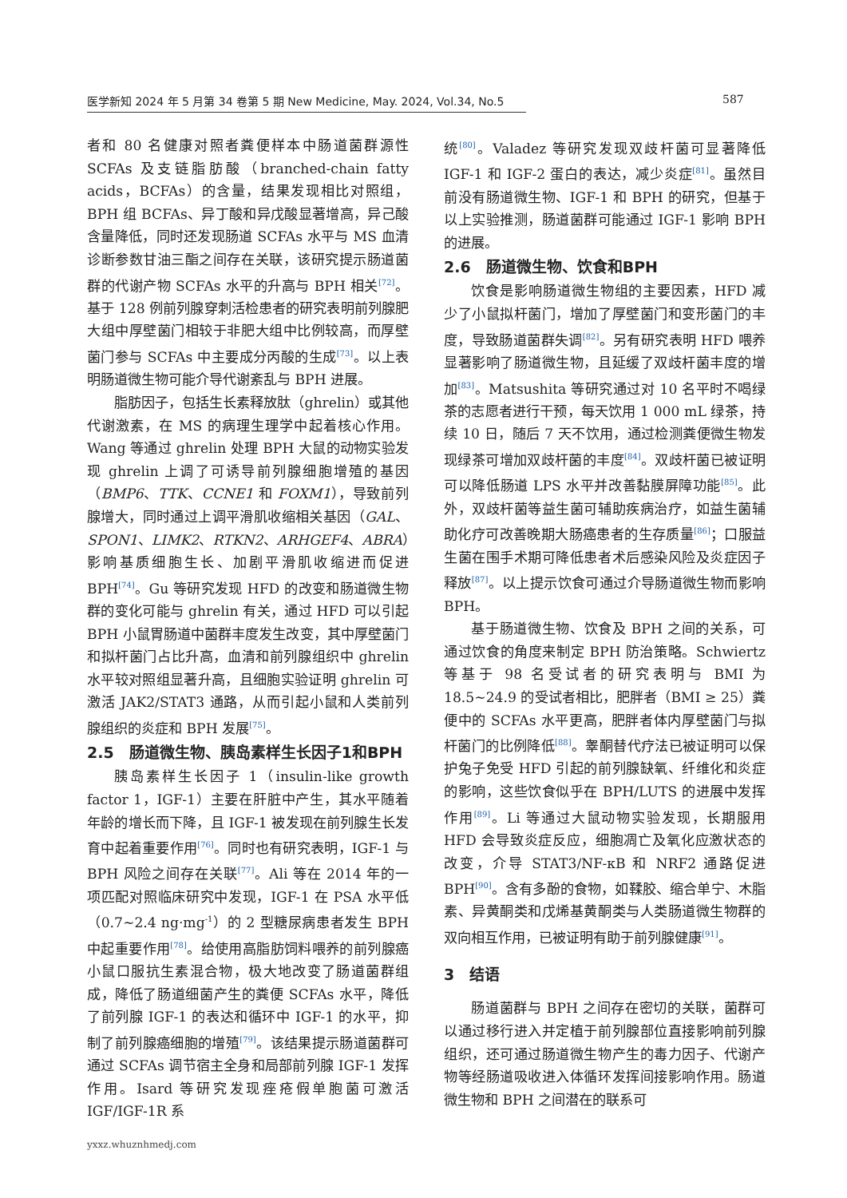医学新知 2024 年 5 月第 34 卷第 5 期 New Medicine, May. 2024, Vol.34, No.5
587
者和 80 名健康对照者粪便样本中肠道菌群源性 SCFAs 及支链脂肪酸（branched-chain fatty acids，BCFAs）的含量，结果发现相比对照组，BPH 组 BCFAs、异丁酸和异戊酸显著增高，异己酸含量降低，同时还发现肠道 SCFAs 水平与 MS 血清诊断参数甘油三酯之间存在关联，该研究提示肠道菌群的代谢产物 SCFAs 水平的升高与 BPH 相关<sup>[72]</sup>。基于 128 例前列腺穿刺活检患者的研究表明前列腺肥大组中厚壁菌门相较于非肥大组中比例较高，而厚壁菌门参与 SCFAs 中主要成分丙酸的生成<sup>[73]</sup>。以上表明肠道微生物可能介导代谢紊乱与 BPH 进展。
脂肪因子，包括生长素释放肽（ghrelin）或其他代谢激素，在 MS 的病理生理学中起着核心作用。Wang 等通过 ghrelin 处理 BPH 大鼠的动物实验发现 ghrelin 上调了可诱导前列腺细胞增殖的基因（BMP6、TTK、CCNE1 和 FOXM1），导致前列腺增大，同时通过上调平滑肌收缩相关基因（GAL、SPON1、LIMK2、RTKN2、ARHGEF4、ABRA）影响基质细胞生长、加剧平滑肌收缩进而促进 BPH<sup>[74]</sup>。Gu 等研究发现 HFD 的改变和肠道微生物群的变化可能与 ghrelin 有关，通过 HFD 可以引起 BPH 小鼠胃肠道中菌群丰度发生改变，其中厚壁菌门和拟杆菌门占比升高，血清和前列腺组织中 ghrelin 水平较对照组显著升高，且细胞实验证明 ghrelin 可激活 JAK2/STAT3 通路，从而引起小鼠和人类前列腺组织的炎症和 BPH 发展<sup>[75]</sup>。
2.5　肠道微生物、胰岛素样生长因子1和BPH
胰岛素样生长因子 1（insulin-like growth factor 1，IGF-1）主要在肝脏中产生，其水平随着年龄的增长而下降，且 IGF-1 被发现在前列腺生长发育中起着重要作用<sup>[76]</sup>。同时也有研究表明，IGF-1 与 BPH 风险之间存在关联<sup>[77]</sup>。Ali 等在 2014 年的一项匹配对照临床研究中发现，IGF-1 在 PSA 水平低（0.7~2.4 ng·mg<sup>-1</sup>）的 2 型糖尿病患者发生 BPH 中起重要作用<sup>[78]</sup>。给使用高脂肪饲料喂养的前列腺癌小鼠口服抗生素混合物，极大地改变了肠道菌群组成，降低了肠道细菌产生的粪便 SCFAs 水平，降低了前列腺 IGF-1 的表达和循环中 IGF-1 的水平，抑制了前列腺癌细胞的增殖<sup>[79]</sup>。该结果提示肠道菌群可通过 SCFAs 调节宿主全身和局部前列腺 IGF-1 发挥作用。Isard 等研究发现痤疮假单胞菌可激活 IGF/IGF-1R 系
统<sup>[80]</sup>。Valadez 等研究发现双歧杆菌可显著降低 IGF-1 和 IGF-2 蛋白的表达，减少炎症<sup>[81]</sup>。虽然目前没有肠道微生物、IGF-1 和 BPH 的研究，但基于以上实验推测，肠道菌群可能通过 IGF-1 影响 BPH 的进展。
2.6　肠道微生物、饮食和BPH
饮食是影响肠道微生物组的主要因素，HFD 减少了小鼠拟杆菌门，增加了厚壁菌门和变形菌门的丰度，导致肠道菌群失调<sup>[82]</sup>。另有研究表明 HFD 喂养显著影响了肠道微生物，且延缓了双歧杆菌丰度的增加<sup>[83]</sup>。Matsushita 等研究通过对 10 名平时不喝绿茶的志愿者进行干预，每天饮用 1 000 mL 绿茶，持续 10 日，随后 7 天不饮用，通过检测粪便微生物发现绿茶可增加双歧杆菌的丰度<sup>[84]</sup>。双歧杆菌已被证明可以降低肠道 LPS 水平并改善黏膜屏障功能<sup>[85]</sup>。此外，双歧杆菌等益生菌可辅助疾病治疗，如益生菌辅助化疗可改善晚期大肠癌患者的生存质量<sup>[86]</sup>；口服益生菌在围手术期可降低患者术后感染风险及炎症因子释放<sup>[87]</sup>。以上提示饮食可通过介导肠道微生物而影响 BPH。
基于肠道微生物、饮食及 BPH 之间的关系，可通过饮食的角度来制定 BPH 防治策略。Schwiertz 等基于 98 名受试者的研究表明与 BMI 为 18.5~24.9 的受试者相比，肥胖者（BMI ≥ 25）粪便中的 SCFAs 水平更高，肥胖者体内厚壁菌门与拟杆菌门的比例降低<sup>[88]</sup>。睾酮替代疗法已被证明可以保护兔子免受 HFD 引起的前列腺缺氧、纤维化和炎症的影响，这些饮食似乎在 BPH/LUTS 的进展中发挥作用<sup>[89]</sup>。Li 等通过大鼠动物实验发现，长期服用 HFD 会导致炎症反应，细胞凋亡及氧化应激状态的改变，介导 STAT3/NF-κB 和 NRF2 通路促进 BPH<sup>[90]</sup>。含有多酚的食物，如鞣胶、缩合单宁、木脂素、异黄酮类和戊烯基黄酮类与人类肠道微生物群的双向相互作用，已被证明有助于前列腺健康<sup>[91]</sup>。
3　结语
肠道菌群与 BPH 之间存在密切的关联，菌群可以通过移行进入并定植于前列腺部位直接影响前列腺组织，还可通过肠道微生物产生的毒力因子、代谢产物等经肠道吸收进入体循环发挥间接影响作用。肠道微生物和 BPH 之间潜在的联系可
yxxz.whuznhmedj.com